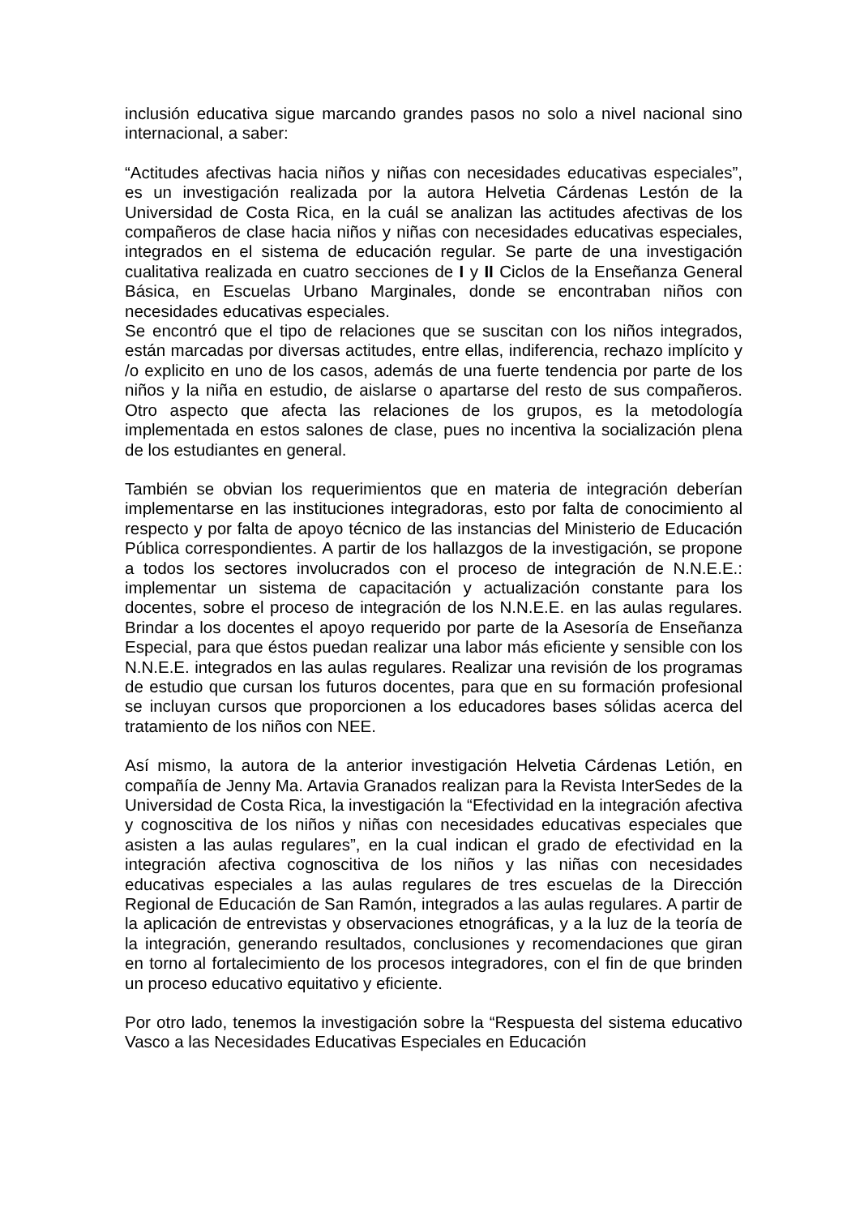inclusión educativa sigue marcando grandes pasos no solo a nivel nacional sino internacional, a saber:
“Actitudes afectivas hacia niños y niñas con necesidades educativas especiales”, es un investigación realizada por la autora Helvetia Cárdenas Lestón de la Universidad de Costa Rica, en la cuál se analizan las actitudes afectivas de los compañeros de clase hacia niños y niñas con necesidades educativas especiales, integrados en el sistema de educación regular. Se parte de una investigación cualitativa realizada en cuatro secciones de I y II Ciclos de la Enseñanza General Básica, en Escuelas Urbano Marginales, donde se encontraban niños con necesidades educativas especiales.
Se encontró que el tipo de relaciones que se suscitan con los niños integrados, están marcadas por diversas actitudes, entre ellas, indiferencia, rechazo implícito y /o explicito en uno de los casos, además de una fuerte tendencia por parte de los niños y la niña en estudio, de aislarse o apartarse del resto de sus compañeros. Otro aspecto que afecta las relaciones de los grupos, es la metodología implementada en estos salones de clase, pues no incentiva la socialización plena de los estudiantes en general.
También se obvian los requerimientos que en materia de integración deberían implementarse en las instituciones integradoras, esto por falta de conocimiento al respecto y por falta de apoyo técnico de las instancias del Ministerio de Educación Pública correspondientes. A partir de los hallazgos de la investigación, se propone a todos los sectores involucrados con el proceso de integración de N.N.E.E.: implementar un sistema de capacitación y actualización constante para los docentes, sobre el proceso de integración de los N.N.E.E. en las aulas regulares. Brindar a los docentes el apoyo requerido por parte de la Asesoría de Enseñanza Especial, para que éstos puedan realizar una labor más eficiente y sensible con los N.N.E.E. integrados en las aulas regulares. Realizar una revisión de los programas de estudio que cursan los futuros docentes, para que en su formación profesional se incluyan cursos que proporcionen a los educadores bases sólidas acerca del tratamiento de los niños con NEE.
Así mismo, la autora de la anterior investigación Helvetia Cárdenas Letión, en compañía de Jenny Ma. Artavia Granados realizan para la Revista InterSedes de la Universidad de Costa Rica, la investigación la “Efectividad en la integración afectiva y cognoscitiva de los niños y niñas con necesidades educativas especiales que asisten a las aulas regulares”, en la cual indican el grado de efectividad en la integración afectiva cognoscitiva de los niños y las niñas con necesidades educativas especiales a las aulas regulares de tres escuelas de la Dirección Regional de Educación de San Ramón, integrados a las aulas regulares. A partir de la aplicación de entrevistas y observaciones etnográficas, y a la luz de la teoría de la integración, generando resultados, conclusiones y recomendaciones que giran en torno al fortalecimiento de los procesos integradores, con el fin de que brinden un proceso educativo equitativo y eficiente.
Por otro lado, tenemos la investigación sobre la “Respuesta del sistema educativo Vasco a las Necesidades Educativas Especiales en Educación